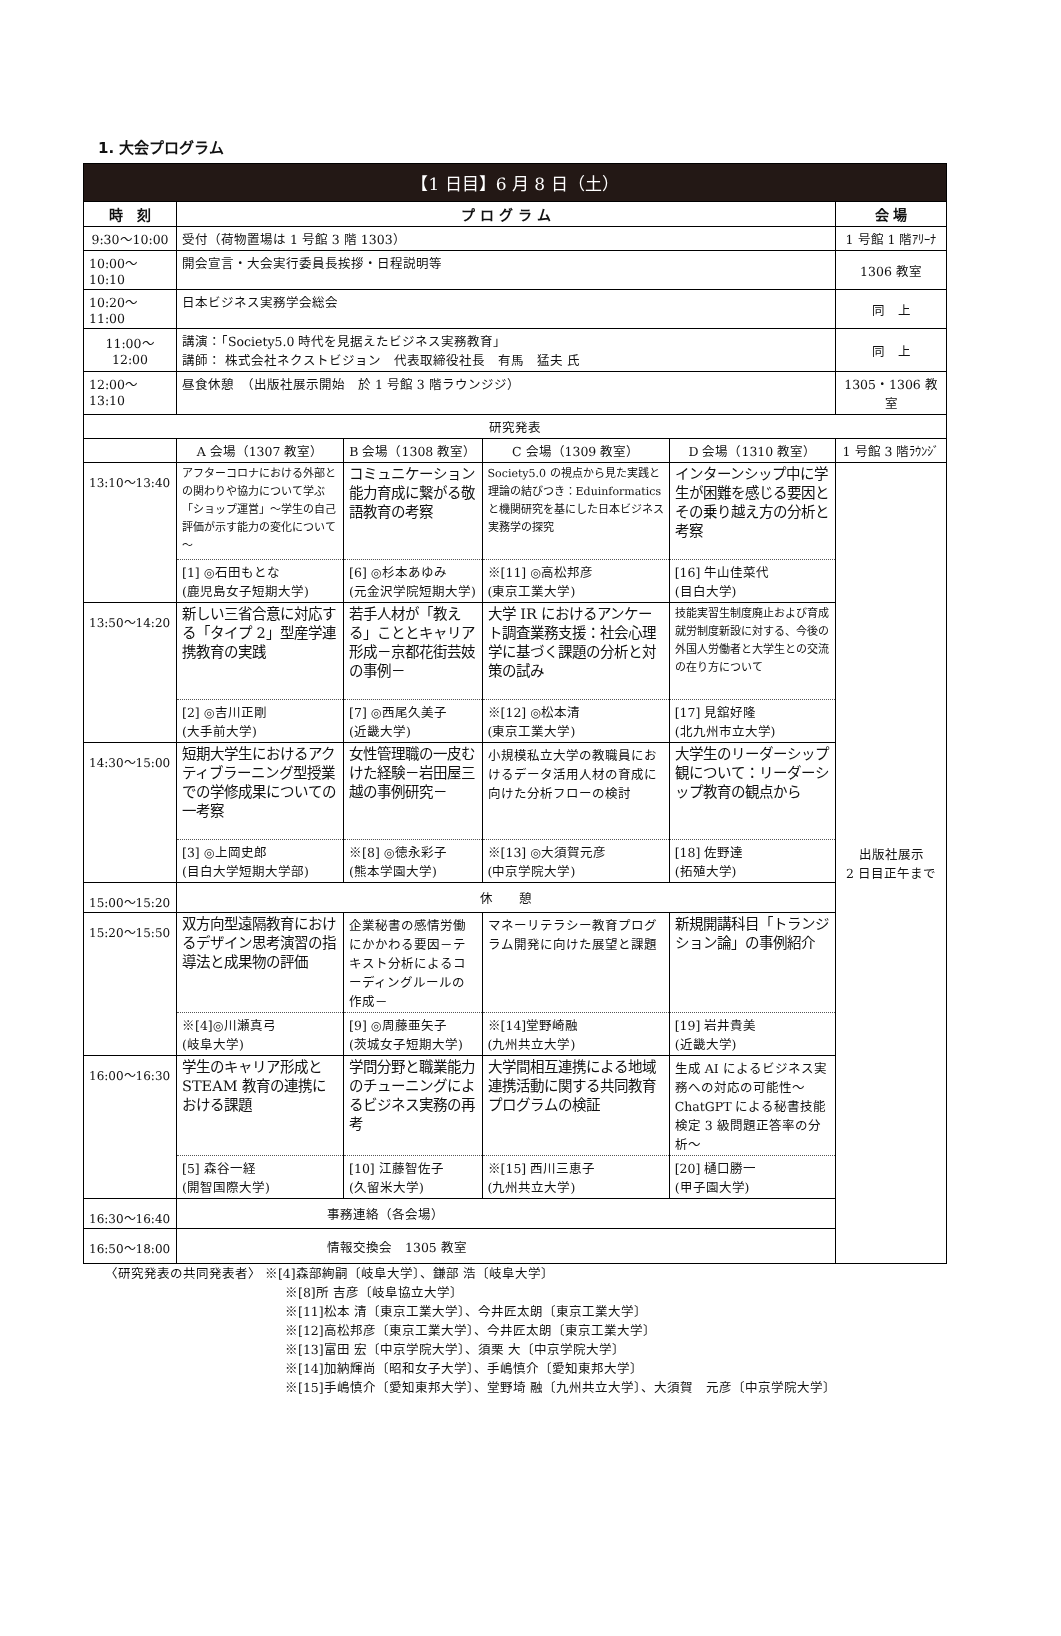1. 大会プログラム
| 【1 日目】6 月 8 日（土） | | | | | |
| --- | --- | --- | --- | --- | --- |
| 時 刻 | プ ロ グ ラ ム | | | | 会 場 |
| 9:30～10:00 | 受付（荷物置場は 1 号館 3 階 1303） | | | | 1 号館 1 階ｱﾘｰﾅ |
| 10:00～10:10 | 開会宣言・大会実行委員長挨拶・日程説明等 | | | | 1306 教室 |
| 10:20～11:00 | 日本ビジネス実務学会総会 | | | | 同 上 |
| 11:00～12:00 | 講演：「Society5.0 時代を見据えたビジネス実務教育」 講師： 株式会社ネクストビジョン 代表取締役社長 有馬 猛夫 氏 | | | | 同 上 |
| 12:00～13:10 | 昼食休憩 （出版社展示開始 於 1 号館 3 階ラウンジジ） | | | | 1305・1306 教室 |
| 研究発表 | | | | | |
| | A 会場（1307 教室） | B 会場（1308 教室） | C 会場（1309 教室） | D 会場（1310 教室） | 1 号館 3 階ﾗｳﾝｼﾞ |
| 13:10～13:40 | アフターコロナにおける外部との関わりや協力について学ぶ「ショップ運営」～学生の自己評価が示す能力の変化について～ | コミュニケーション能力育成に繋がる敬語教育の考察 | Society5.0 の視点から見た実践と理論の結びつき：Eduinformatics と機関研究を基にした日本ビジネス実務学の探究 | インターンシップ中に学生が困難を感じる要因とその乗り越え方の分析と考察 | 出版社展示 2 日目正午まで |
| | [1] ◎石田もとな (鹿児島女子短期大学) | [6] ◎杉本あゆみ (元金沢学院短期大学) | ※[11] ◎高松邦彦 (東京工業大学) | [16] 牛山佳菜代 (目白大学) | |
| 13:50～14:20 | 新しい三省合意に対応する「タイプ 2」型産学連携教育の実践 | 若手人材が「教える」こととキャリア形成－京都花街芸妓の事例－ | 大学 IR におけるアンケート調査業務支援：社会心理学に基づく課題の分析と対策の試み | 技能実習生制度廃止および育成就労制度新設に対する、今後の外国人労働者と大学生との交流の在り方について | |
| | [2] ◎吉川正剛 (大手前大学) | [7] ◎西尾久美子 (近畿大学) | ※[12] ◎松本清 (東京工業大学) | [17] 見舘好隆 (北九州市立大学) | |
| 14:30～15:00 | 短期大学生におけるアクティブラーニング型授業での学修成果についての一考察 | 女性管理職の一皮むけた経験－岩田屋三越の事例研究－ | 小規模私立大学の教職員におけるデータ活用人材の育成に向けた分析フローの検討 | 大学生のリーダーシップ観について：リーダーシップ教育の観点から | |
| | [3] ◎上岡史郎 (目白大学短期大学部) | ※[8] ◎徳永彩子 (熊本学園大学) | ※[13] ◎大須賀元彦 (中京学院大学) | [18] 佐野達 (拓殖大学) | |
| 15:00～15:20 | 休 憩 | | | | |
| 15:20～15:50 | 双方向型遠隔教育におけるデザイン思考演習の指導法と成果物の評価 | 企業秘書の感情労働にかかわる要因－テキスト分析によるコーディングルールの作成－ | マネーリテラシー教育プログラム開発に向けた展望と課題 | 新規開講科目「トランジション論」の事例紹介 | |
| | ※[4]◎川瀬真弓 (岐阜大学) | [9] ◎周藤亜矢子 (茨城女子短期大学) | ※[14]堂野崎融 (九州共立大学) | [19] 岩井貴美 (近畿大学) | |
| 16:00～16:30 | 学生のキャリア形成と STEAM 教育の連携における課題 | 学問分野と職業能力のチューニングによるビジネス実務の再考 | 大学間相互連携による地域連携活動に関する共同教育プログラムの検証 | 生成 AI によるビジネス実務への対応の可能性～ChatGPT による秘書技能検定 3 級問題正答率の分析～ | |
| | [5] 森谷一経 (開智国際大学) | [10] 江藤智佐子 (久留米大学) | ※[15] 西川三恵子 (九州共立大学) | [20] 樋口勝一 (甲子園大学) | |
| 16:30～16:40 | 事務連絡（各会場） | | | | |
| 16:50～18:00 | 情報交換会 1305 教室 | | | | |
〈研究発表の共同発表者〉 ※[4]森部絢嗣〔岐阜大学〕、鎌部 浩〔岐阜大学〕
※[8]所 吉彦〔岐阜協立大学〕
※[11]松本 清〔東京工業大学〕、今井匠太朗〔東京工業大学〕
※[12]高松邦彦〔東京工業大学〕、今井匠太朗〔東京工業大学〕
※[13]富田 宏〔中京学院大学〕、須栗 大〔中京学院大学〕
※[14]加納輝尚〔昭和女子大学〕、手嶋慎介〔愛知東邦大学〕
※[15]手嶋慎介〔愛知東邦大学〕、堂野埼 融〔九州共立大学〕、大須賀　元彦〔中京学院大学〕